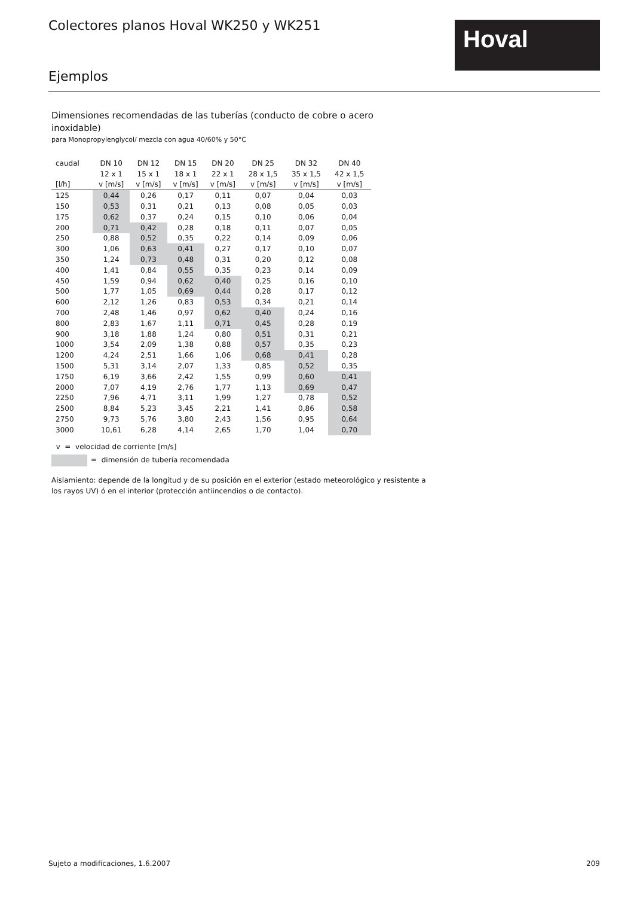Colectores planos Hoval WK250 y WK251
Hoval
Ejemplos
Dimensiones recomendadas de las tuberías (conducto de cobre o acero inoxidable)
para Monopropylenglycol/ mezcla con agua 40/60% y 50°C
| caudal | DN 10 | DN 12 | DN 15 | DN 20 | DN 25 | DN 32 | DN 40 |
| --- | --- | --- | --- | --- | --- | --- | --- |
| | 12 x 1 | 15 x 1 | 18 x 1 | 22 x 1 | 28 x 1,5 | 35 x 1,5 | 42 x 1,5 |
| [l/h] | v [m/s] | v [m/s] | v [m/s] | v [m/s] | v [m/s] | v [m/s] | v [m/s] |
| 125 | 0,44 | 0,26 | 0,17 | 0,11 | 0,07 | 0,04 | 0,03 |
| 150 | 0,53 | 0,31 | 0,21 | 0,13 | 0,08 | 0,05 | 0,03 |
| 175 | 0,62 | 0,37 | 0,24 | 0,15 | 0,10 | 0,06 | 0,04 |
| 200 | 0,71 | 0,42 | 0,28 | 0,18 | 0,11 | 0,07 | 0,05 |
| 250 | 0,88 | 0,52 | 0,35 | 0,22 | 0,14 | 0,09 | 0,06 |
| 300 | 1,06 | 0,63 | 0,41 | 0,27 | 0,17 | 0,10 | 0,07 |
| 350 | 1,24 | 0,73 | 0,48 | 0,31 | 0,20 | 0,12 | 0,08 |
| 400 | 1,41 | 0,84 | 0,55 | 0,35 | 0,23 | 0,14 | 0,09 |
| 450 | 1,59 | 0,94 | 0,62 | 0,40 | 0,25 | 0,16 | 0,10 |
| 500 | 1,77 | 1,05 | 0,69 | 0,44 | 0,28 | 0,17 | 0,12 |
| 600 | 2,12 | 1,26 | 0,83 | 0,53 | 0,34 | 0,21 | 0,14 |
| 700 | 2,48 | 1,46 | 0,97 | 0,62 | 0,40 | 0,24 | 0,16 |
| 800 | 2,83 | 1,67 | 1,11 | 0,71 | 0,45 | 0,28 | 0,19 |
| 900 | 3,18 | 1,88 | 1,24 | 0,80 | 0,51 | 0,31 | 0,21 |
| 1000 | 3,54 | 2,09 | 1,38 | 0,88 | 0,57 | 0,35 | 0,23 |
| 1200 | 4,24 | 2,51 | 1,66 | 1,06 | 0,68 | 0,41 | 0,28 |
| 1500 | 5,31 | 3,14 | 2,07 | 1,33 | 0,85 | 0,52 | 0,35 |
| 1750 | 6,19 | 3,66 | 2,42 | 1,55 | 0,99 | 0,60 | 0,41 |
| 2000 | 7,07 | 4,19 | 2,76 | 1,77 | 1,13 | 0,69 | 0,47 |
| 2250 | 7,96 | 4,71 | 3,11 | 1,99 | 1,27 | 0,78 | 0,52 |
| 2500 | 8,84 | 5,23 | 3,45 | 2,21 | 1,41 | 0,86 | 0,58 |
| 2750 | 9,73 | 5,76 | 3,80 | 2,43 | 1,56 | 0,95 | 0,64 |
| 3000 | 10,61 | 6,28 | 4,14 | 2,65 | 1,70 | 1,04 | 0,70 |
v = velocidad de corriente [m/s]
= dimensión de tubería recomendada
Aislamiento: depende de la longitud y de su posición en el exterior (estado meteorológico y resistente a los rayos UV) ó en el interior (protección antiincendios o de contacto).
Sujeto a modificaciones, 1.6.2007 209